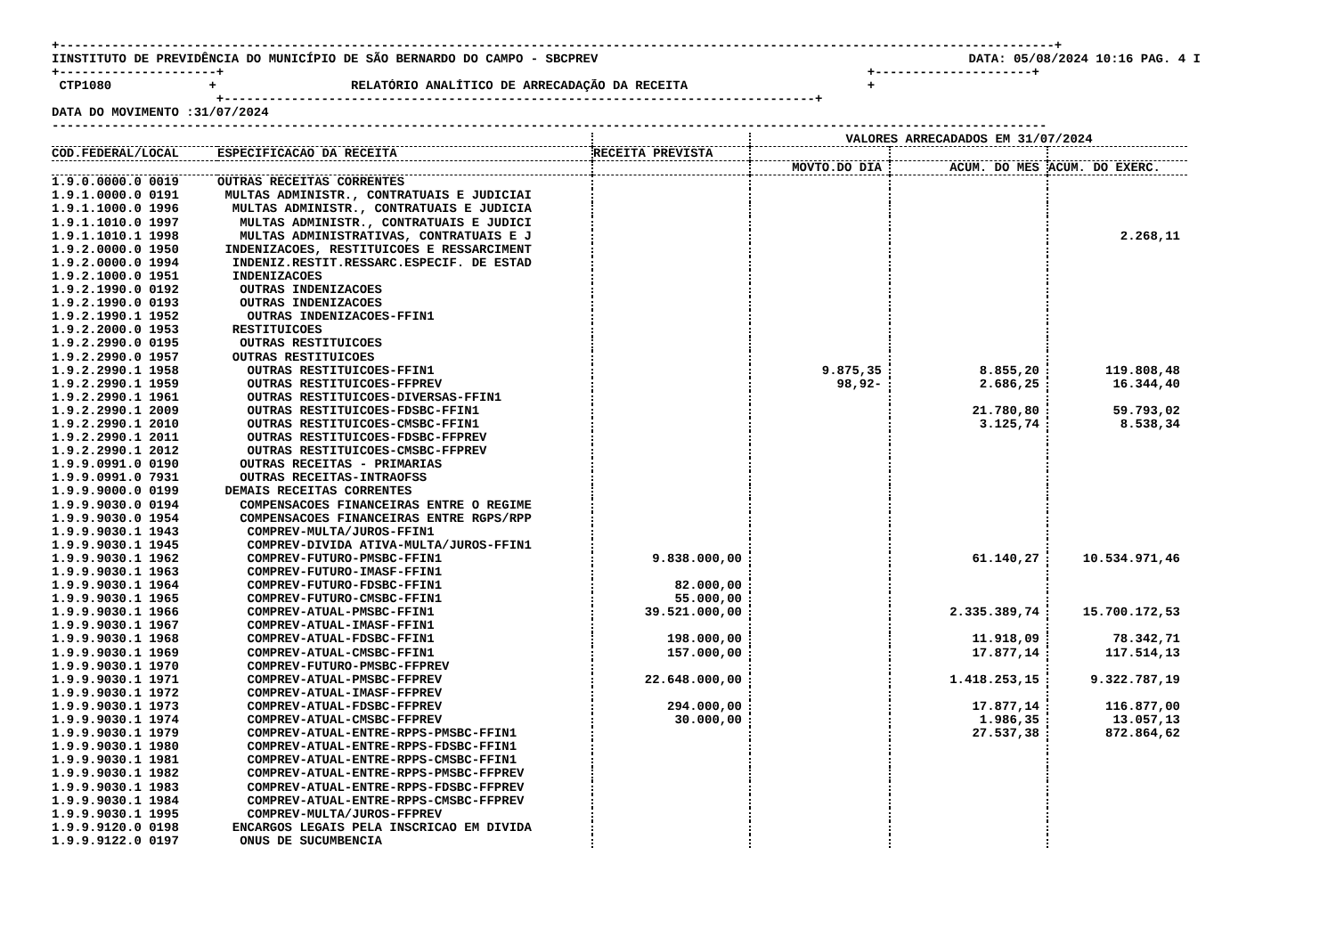+-------------------------------------------------------------------------------------------------------------------------------------+
IINSTITUTO DE PREVIDÊNCIA DO MUNICÍPIO DE SÃO BERNARDO DO CAMPO - SBCPREV DATA: 05/08/2024 10:16 PAG. 4 I
+---------------------+ +---------------------+
CTP1080 + RELATÓRIO ANALÍTICO DE ARRECADAÇÃO DA RECEITA +
+-------------------------------------------------------------------------------+
DATA DO MOVIMENTO :31/07/2024
-------------------------------------------------------------------------------------------------------------------------------------
| | | | VALORES ARRECADADOS EM 31/07/2024 | | |
| --- | --- | --- | --- | --- | --- |
| COD.FEDERAL/LOCAL | ESPECIFICACAO DA RECEITA | RECEITA PREVISTA | | | |
| | | | MOVTO.DO DIA | ACUM. DO MES | ACUM. DO EXERC. |
| 1.9.0.0000.0 0019 | OUTRAS RECEITAS CORRENTES | | | | |
| 1.9.1.0000.0 0191 | MULTAS ADMINISTR., CONTRATUAIS E JUDICIAI | | | | |
| 1.9.1.1000.0 1996 | MULTAS ADMINISTR., CONTRATUAIS E JUDICIA | | | | |
| 1.9.1.1010.0 1997 | MULTAS ADMINISTR., CONTRATUAIS E JUDICI | | | | |
| 1.9.1.1010.1 1998 | MULTAS ADMINISTRATIVAS, CONTRATUAIS E J | | | | 2.268,11 |
| 1.9.2.0000.0 1950 | INDENIZACOES, RESTITUICOES E RESSARCIMENT | | | | |
| 1.9.2.0000.0 1994 | INDENIZ.RESTIT.RESSARC.ESPECIF. DE ESTAD | | | | |
| 1.9.2.1000.0 1951 | INDENIZACOES | | | | |
| 1.9.2.1990.0 0192 | OUTRAS INDENIZACOES | | | | |
| 1.9.2.1990.0 0193 | OUTRAS INDENIZACOES | | | | |
| 1.9.2.1990.1 1952 | OUTRAS INDENIZACOES-FFIN1 | | | | |
| 1.9.2.2000.0 1953 | RESTITUICOES | | | | |
| 1.9.2.2990.0 0195 | OUTRAS RESTITUICOES | | | | |
| 1.9.2.2990.0 1957 | OUTRAS RESTITUICOES | | | | |
| 1.9.2.2990.1 1958 | OUTRAS RESTITUICOES-FFIN1 | | 9.875,35 | 8.855,20 | 119.808,48 |
| 1.9.2.2990.1 1959 | OUTRAS RESTITUICOES-FFPREV | | 98,92- | 2.686,25 | 16.344,40 |
| 1.9.2.2990.1 1961 | OUTRAS RESTITUICOES-DIVERSAS-FFIN1 | | | | |
| 1.9.2.2990.1 2009 | OUTRAS RESTITUICOES-FDSBC-FFIN1 | | | 21.780,80 | 59.793,02 |
| 1.9.2.2990.1 2010 | OUTRAS RESTITUICOES-CMSBC-FFIN1 | | | 3.125,74 | 8.538,34 |
| 1.9.2.2990.1 2011 | OUTRAS RESTITUICOES-FDSBC-FFPREV | | | | |
| 1.9.2.2990.1 2012 | OUTRAS RESTITUICOES-CMSBC-FFPREV | | | | |
| 1.9.9.0991.0 0190 | OUTRAS RECEITAS - PRIMARIAS | | | | |
| 1.9.9.0991.0 7931 | OUTRAS RECEITAS-INTRAOFSS | | | | |
| 1.9.9.9000.0 0199 | DEMAIS RECEITAS CORRENTES | | | | |
| 1.9.9.9030.0 0194 | COMPENSACOES FINANCEIRAS ENTRE O REGIME | | | | |
| 1.9.9.9030.0 1954 | COMPENSACOES FINANCEIRAS ENTRE RGPS/RPP | | | | |
| 1.9.9.9030.1 1943 | COMPREV-MULTA/JUROS-FFIN1 | | | | |
| 1.9.9.9030.1 1945 | COMPREV-DIVIDA ATIVA-MULTA/JUROS-FFIN1 | | | | |
| 1.9.9.9030.1 1962 | COMPREV-FUTURO-PMSBC-FFIN1 | 9.838.000,00 | | 61.140,27 | 10.534.971,46 |
| 1.9.9.9030.1 1963 | COMPREV-FUTURO-IMASF-FFIN1 | | | | |
| 1.9.9.9030.1 1964 | COMPREV-FUTURO-FDSBC-FFIN1 | 82.000,00 | | | |
| 1.9.9.9030.1 1965 | COMPREV-FUTURO-CMSBC-FFIN1 | 55.000,00 | | | |
| 1.9.9.9030.1 1966 | COMPREV-ATUAL-PMSBC-FFIN1 | 39.521.000,00 | | 2.335.389,74 | 15.700.172,53 |
| 1.9.9.9030.1 1967 | COMPREV-ATUAL-IMASF-FFIN1 | | | | |
| 1.9.9.9030.1 1968 | COMPREV-ATUAL-FDSBC-FFIN1 | 198.000,00 | | 11.918,09 | 78.342,71 |
| 1.9.9.9030.1 1969 | COMPREV-ATUAL-CMSBC-FFIN1 | 157.000,00 | | 17.877,14 | 117.514,13 |
| 1.9.9.9030.1 1970 | COMPREV-FUTURO-PMSBC-FFPREV | | | | |
| 1.9.9.9030.1 1971 | COMPREV-ATUAL-PMSBC-FFPREV | 22.648.000,00 | | 1.418.253,15 | 9.322.787,19 |
| 1.9.9.9030.1 1972 | COMPREV-ATUAL-IMASF-FFPREV | | | | |
| 1.9.9.9030.1 1973 | COMPREV-ATUAL-FDSBC-FFPREV | 294.000,00 | | 17.877,14 | 116.877,00 |
| 1.9.9.9030.1 1974 | COMPREV-ATUAL-CMSBC-FFPREV | 30.000,00 | | 1.986,35 | 13.057,13 |
| 1.9.9.9030.1 1979 | COMPREV-ATUAL-ENTRE-RPPS-PMSBC-FFIN1 | | | 27.537,38 | 872.864,62 |
| 1.9.9.9030.1 1980 | COMPREV-ATUAL-ENTRE-RPPS-FDSBC-FFIN1 | | | | |
| 1.9.9.9030.1 1981 | COMPREV-ATUAL-ENTRE-RPPS-CMSBC-FFIN1 | | | | |
| 1.9.9.9030.1 1982 | COMPREV-ATUAL-ENTRE-RPPS-PMSBC-FFPREV | | | | |
| 1.9.9.9030.1 1983 | COMPREV-ATUAL-ENTRE-RPPS-FDSBC-FFPREV | | | | |
| 1.9.9.9030.1 1984 | COMPREV-ATUAL-ENTRE-RPPS-CMSBC-FFPREV | | | | |
| 1.9.9.9030.1 1995 | COMPREV-MULTA/JUROS-FFPREV | | | | |
| 1.9.9.9120.0 0198 | ENCARGOS LEGAIS PELA INSCRICAO EM DIVIDA | | | | |
| 1.9.9.9122.0 0197 | ONUS DE SUCUMBENCIA | | | | |